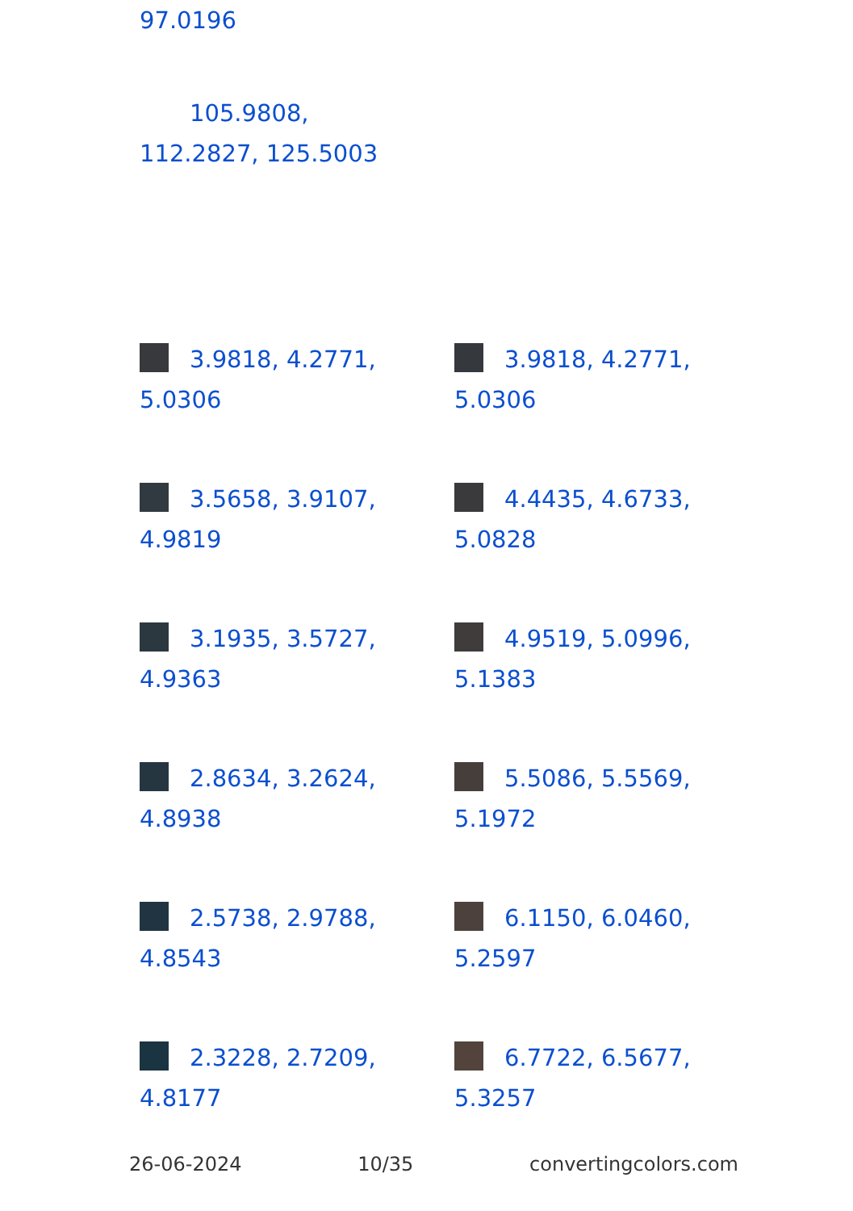97.0196
105.9808, 112.2827, 125.5003
3.9818, 4.2771, 5.0306
3.9818, 4.2771, 5.0306
3.5658, 3.9107, 4.9819
4.4435, 4.6733, 5.0828
3.1935, 3.5727, 4.9363
4.9519, 5.0996, 5.1383
2.8634, 3.2624, 4.8938
5.5086, 5.5569, 5.1972
2.5738, 2.9788, 4.8543
6.1150, 6.0460, 5.2597
2.3228, 2.7209, 4.8177
6.7722, 6.5677, 5.3257
26-06-2024 10/35 convertingcolors.com